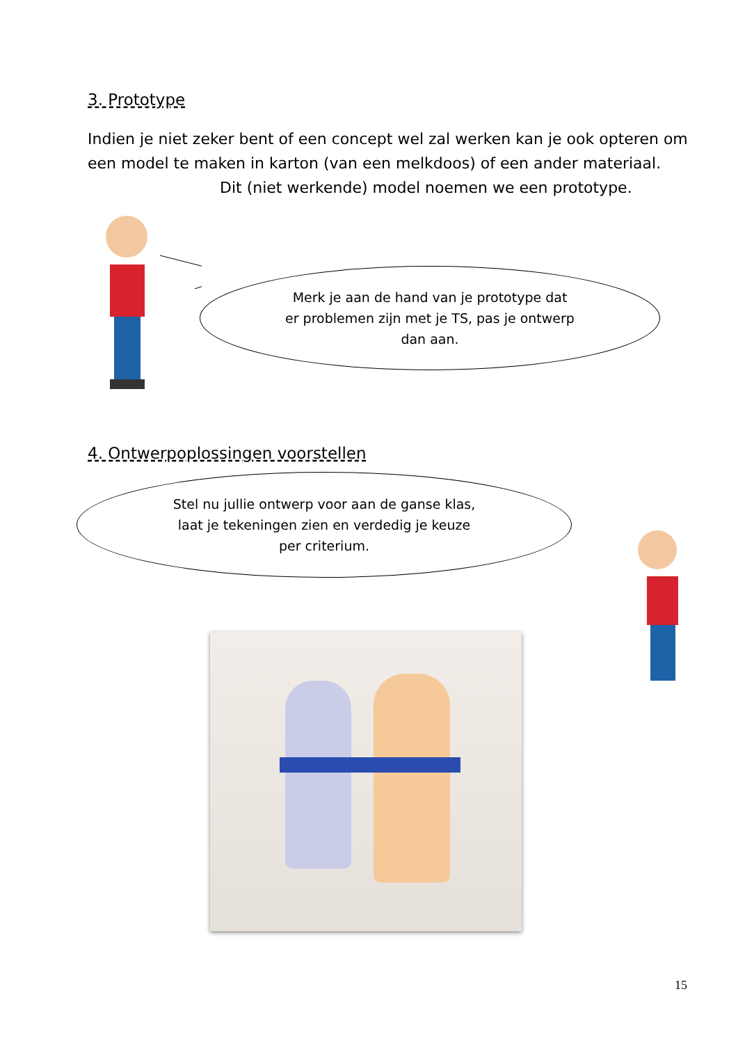3. Prototype
Indien je niet zeker bent of een concept wel zal werken kan je ook opteren om een model te maken in karton (van een melkdoos) of een ander materiaal.
Dit (niet werkende) model noemen we een prototype.
Merk je aan de hand van je prototype dat
er problemen zijn met je TS, pas je ontwerp
dan aan.
4. Ontwerpoplossingen voorstellen
Stel nu jullie ontwerp voor aan de ganse klas,
laat je tekeningen zien en verdedig je keuze
per criterium.
15